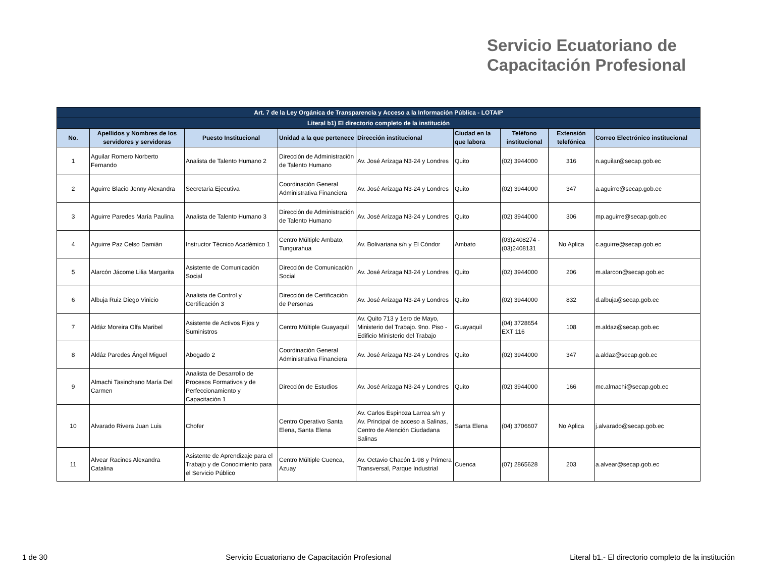Servicio Ecuatoriano de
Capacitación Profesional
| Art. 7 de la Ley Orgánica de Transparencia y Acceso a la Información Pública - LOTAIP | | | | | | | | |
| Literal b1) El directorio completo de la institución | | | | | | | | |
| No. | Apellidos y Nombres de los servidores y servidoras | Puesto Institucional | Unidad a la que pertenece | Dirección institucional | Ciudad en la que labora | Teléfono institucional | Extensión telefónica | Correo Electrónico institucional |
| 1 | Aguilar Romero Norberto Fernando | Analista de Talento Humano 2 | Dirección de Administración de Talento Humano | Av. José Arízaga N3-24 y Londres | Quito | (02) 3944000 | 316 | n.aguilar@secap.gob.ec |
| 2 | Aguirre Blacio Jenny Alexandra | Secretaria Ejecutiva | Coordinación General Administrativa Financiera | Av. José Arízaga N3-24 y Londres | Quito | (02) 3944000 | 347 | a.aguirre@secap.gob.ec |
| 3 | Aguirre Paredes María Paulina | Analista de Talento Humano 3 | Dirección de Administración de Talento Humano | Av. José Arízaga N3-24 y Londres | Quito | (02) 3944000 | 306 | mp.aguirre@secap.gob.ec |
| 4 | Aguirre Paz Celso Damián | Instructor Técnico Académico 1 | Centro Múltiple Ambato, Tungurahua | Av. Bolivariana s/n y El Cóndor | Ambato | (03)2408274 - (03)2408131 | No Aplica | c.aguirre@secap.gob.ec |
| 5 | Alarcón Jácome Lilia Margarita | Asistente de Comunicación Social | Dirección de Comunicación Social | Av. José Arízaga N3-24 y Londres | Quito | (02) 3944000 | 206 | m.alarcon@secap.gob.ec |
| 6 | Albuja Ruiz Diego Vinicio | Analista de Control y Certificación 3 | Dirección de Certificación de Personas | Av. José Arízaga N3-24 y Londres | Quito | (02) 3944000 | 832 | d.albuja@secap.gob.ec |
| 7 | Aldáz Moreira Olfa Maribel | Asistente de Activos Fijos y Suministros | Centro Múltiple Guayaquil | Av. Quito 713 y 1ero de Mayo, Ministerio del Trabajo. 9no. Piso - Edificio Ministerio del Trabajo | Guayaquil | (04) 3728654 EXT 116 | 108 | m.aldaz@secap.gob.ec |
| 8 | Aldáz Paredes Ángel Miguel | Abogado 2 | Coordinación General Administrativa Financiera | Av. José Arízaga N3-24 y Londres | Quito | (02) 3944000 | 347 | a.aldaz@secap.gob.ec |
| 9 | Almachi Tasinchano María Del Carmen | Analista de Desarrollo de Procesos Formativos y de Perfeccionamiento y Capacitación 1 | Dirección de Estudios | Av. José Arízaga N3-24 y Londres | Quito | (02) 3944000 | 166 | mc.almachi@secap.gob.ec |
| 10 | Alvarado Rivera Juan Luis | Chofer | Centro Operativo Santa Elena, Santa Elena | Av. Carlos Espinoza Larrea s/n y Av. Principal de acceso a Salinas, Centro de Atención Ciudadana Salinas | Santa Elena | (04) 3706607 | No Aplica | j.alvarado@secap.gob.ec |
| 11 | Alvear Racines Alexandra Catalina | Asistente de Aprendizaje para el Trabajo y de Conocimiento para el Servicio Público | Centro Múltiple Cuenca, Azuay | Av. Octavio Chacón 1-98 y Primera Transversal, Parque Industrial | Cuenca | (07) 2865628 | 203 | a.alvear@secap.gob.ec |
1 de 30 Servicio Ecuatoriano de Capacitación Profesional Literal b1.- El directorio completo de la institución